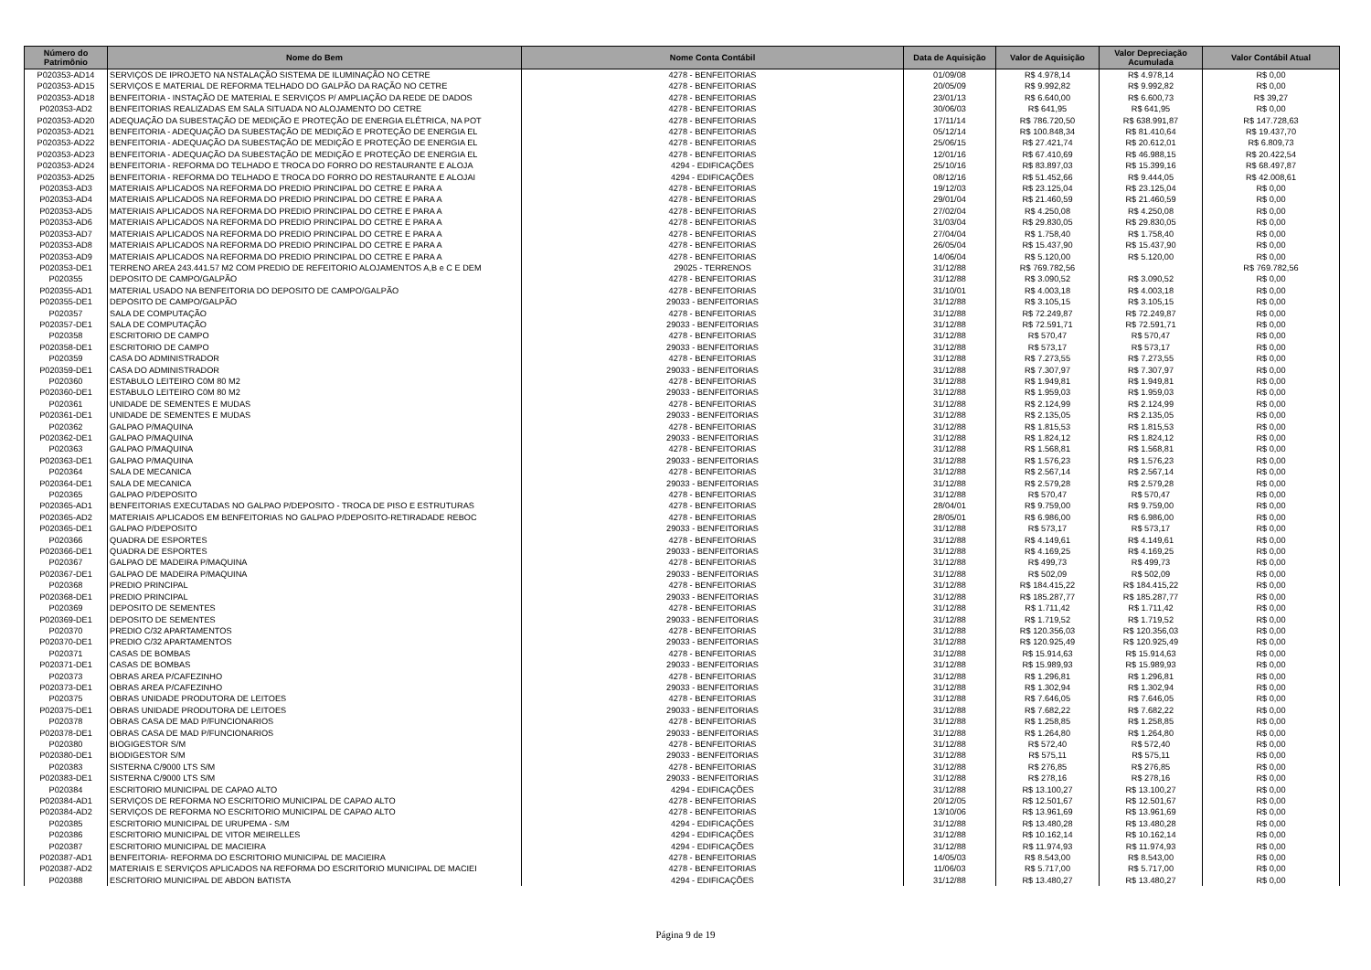| Número do Patrimônio | Nome do Bem | Nome Conta Contábil | Data de Aquisição | Valor de Aquisição | Valor Depreciação Acumulada | Valor Contábil Atual |
| --- | --- | --- | --- | --- | --- | --- |
| P020353-AD14 | SERVIÇOS DE IPROJETO NA NSTALAÇÃO SISTEMA DE ILUMINAÇÃO NO CETRE | 4278 - BENFEITORIAS | 01/09/08 | R$ 4.978,14 | R$ 4.978,14 | R$ 0,00 |
| P020353-AD15 | SERVIÇOS E MATERIAL DE REFORMA TELHADO DO GALPÃO DA RAÇÃO NO CETRE | 4278 - BENFEITORIAS | 20/05/09 | R$ 9.992,82 | R$ 9.992,82 | R$ 0,00 |
| P020353-AD18 | BENFEITORIA - INSTAÇÃO DE MATERIAL E SERVIÇOS P/ AMPLIAÇÃO DA REDE DE DADOS | 4278 - BENFEITORIAS | 23/01/13 | R$ 6.640,00 | R$ 6.600,73 | R$ 39,27 |
| P020353-AD2 | BENFEITORIAS REALIZADAS EM SALA SITUADA NO ALOJAMENTO DO CETRE | 4278 - BENFEITORIAS | 30/06/03 | R$ 641,95 | R$ 641,95 | R$ 0,00 |
| P020353-AD20 | ADEQUAÇÃO DA SUBESTAÇÃO DE MEDIÇÃO E PROTEÇÃO DE ENERGIA ELÉTRICA, NA POT | 4278 - BENFEITORIAS | 17/11/14 | R$ 786.720,50 | R$ 638.991,87 | R$ 147.728,63 |
| P020353-AD21 | BENFEITORIA - ADEQUAÇÃO DA SUBESTAÇÃO DE MEDIÇÃO E PROTEÇÃO DE ENERGIA EL | 4278 - BENFEITORIAS | 05/12/14 | R$ 100.848,34 | R$ 81.410,64 | R$ 19.437,70 |
| P020353-AD22 | BENFEITORIA - ADEQUAÇÃO DA SUBESTAÇÃO DE MEDIÇÃO E PROTEÇÃO DE ENERGIA EL | 4278 - BENFEITORIAS | 25/06/15 | R$ 27.421,74 | R$ 20.612,01 | R$ 6.809,73 |
| P020353-AD23 | BENFEITORIA - ADEQUAÇÃO DA SUBESTAÇÃO DE MEDIÇÃO E PROTEÇÃO DE ENERGIA EL | 4278 - BENFEITORIAS | 12/01/16 | R$ 67.410,69 | R$ 46.988,15 | R$ 20.422,54 |
| P020353-AD24 | BENFEITORIA - REFORMA DO TELHADO E TROCA DO FORRO DO RESTAURANTE E ALOJA | 4294 - EDIFICAÇÕES | 25/10/16 | R$ 83.897,03 | R$ 15.399,16 | R$ 68.497,87 |
| P020353-AD25 | BENFEITORIA - REFORMA DO TELHADO E TROCA DO FORRO DO RESTAURANTE E ALOJAI | 4294 - EDIFICAÇÕES | 08/12/16 | R$ 51.452,66 | R$ 9.444,05 | R$ 42.008,61 |
| P020353-AD3 | MATERIAIS APLICADOS NA REFORMA DO PREDIO PRINCIPAL DO CETRE E PARA A | 4278 - BENFEITORIAS | 19/12/03 | R$ 23.125,04 | R$ 23.125,04 | R$ 0,00 |
| P020353-AD4 | MATERIAIS APLICADOS NA REFORMA DO PREDIO PRINCIPAL DO CETRE E PARA A | 4278 - BENFEITORIAS | 29/01/04 | R$ 21.460,59 | R$ 21.460,59 | R$ 0,00 |
| P020353-AD5 | MATERIAIS APLICADOS NA REFORMA DO PREDIO PRINCIPAL DO CETRE E PARA A | 4278 - BENFEITORIAS | 27/02/04 | R$ 4.250,08 | R$ 4.250,08 | R$ 0,00 |
| P020353-AD6 | MATERIAIS APLICADOS NA REFORMA DO PREDIO PRINCIPAL DO CETRE E PARA A | 4278 - BENFEITORIAS | 31/03/04 | R$ 29.830,05 | R$ 29.830,05 | R$ 0,00 |
| P020353-AD7 | MATERIAIS APLICADOS NA REFORMA DO PREDIO PRINCIPAL DO CETRE E PARA A | 4278 - BENFEITORIAS | 27/04/04 | R$ 1.758,40 | R$ 1.758,40 | R$ 0,00 |
| P020353-AD8 | MATERIAIS APLICADOS NA REFORMA DO PREDIO PRINCIPAL DO CETRE E PARA A | 4278 - BENFEITORIAS | 26/05/04 | R$ 15.437,90 | R$ 15.437,90 | R$ 0,00 |
| P020353-AD9 | MATERIAIS APLICADOS NA REFORMA DO PREDIO PRINCIPAL DO CETRE E PARA A | 4278 - BENFEITORIAS | 14/06/04 | R$ 5.120,00 | R$ 5.120,00 | R$ 0,00 |
| P020353-DE1 | TERRENO AREA 243.441.57 M2 COM PREDIO DE REFEITORIO ALOJAMENTOS A,B e C E DEM | 29025 - TERRENOS | 31/12/88 | R$ 769.782,56 | | R$ 769.782,56 |
| P020355 | DEPOSITO DE CAMPO/GALPÃO | 4278 - BENFEITORIAS | 31/12/88 | R$ 3.090,52 | R$ 3.090,52 | R$ 0,00 |
| P020355-AD1 | MATERIAL USADO NA BENFEITORIA DO DEPOSITO DE CAMPO/GALPÃO | 4278 - BENFEITORIAS | 31/10/01 | R$ 4.003,18 | R$ 4.003,18 | R$ 0,00 |
| P020355-DE1 | DEPOSITO DE CAMPO/GALPÃO | 29033 - BENFEITORIAS | 31/12/88 | R$ 3.105,15 | R$ 3.105,15 | R$ 0,00 |
| P020357 | SALA DE COMPUTAÇÃO | 4278 - BENFEITORIAS | 31/12/88 | R$ 72.249,87 | R$ 72.249,87 | R$ 0,00 |
| P020357-DE1 | SALA DE COMPUTAÇÃO | 29033 - BENFEITORIAS | 31/12/88 | R$ 72.591,71 | R$ 72.591,71 | R$ 0,00 |
| P020358 | ESCRITORIO DE CAMPO | 4278 - BENFEITORIAS | 31/12/88 | R$ 570,47 | R$ 570,47 | R$ 0,00 |
| P020358-DE1 | ESCRITORIO DE CAMPO | 29033 - BENFEITORIAS | 31/12/88 | R$ 573,17 | R$ 573,17 | R$ 0,00 |
| P020359 | CASA DO ADMINISTRADOR | 4278 - BENFEITORIAS | 31/12/88 | R$ 7.273,55 | R$ 7.273,55 | R$ 0,00 |
| P020359-DE1 | CASA DO ADMINISTRADOR | 29033 - BENFEITORIAS | 31/12/88 | R$ 7.307,97 | R$ 7.307,97 | R$ 0,00 |
| P020360 | ESTABULO LEITEIRO C0M 80 M2 | 4278 - BENFEITORIAS | 31/12/88 | R$ 1.949,81 | R$ 1.949,81 | R$ 0,00 |
| P020360-DE1 | ESTABULO LEITEIRO C0M 80 M2 | 29033 - BENFEITORIAS | 31/12/88 | R$ 1.959,03 | R$ 1.959,03 | R$ 0,00 |
| P020361 | UNIDADE DE SEMENTES E MUDAS | 4278 - BENFEITORIAS | 31/12/88 | R$ 2.124,99 | R$ 2.124,99 | R$ 0,00 |
| P020361-DE1 | UNIDADE DE SEMENTES E MUDAS | 29033 - BENFEITORIAS | 31/12/88 | R$ 2.135,05 | R$ 2.135,05 | R$ 0,00 |
| P020362 | GALPAO P/MAQUINA | 4278 - BENFEITORIAS | 31/12/88 | R$ 1.815,53 | R$ 1.815,53 | R$ 0,00 |
| P020362-DE1 | GALPAO P/MAQUINA | 29033 - BENFEITORIAS | 31/12/88 | R$ 1.824,12 | R$ 1.824,12 | R$ 0,00 |
| P020363 | GALPAO P/MAQUINA | 4278 - BENFEITORIAS | 31/12/88 | R$ 1.568,81 | R$ 1.568,81 | R$ 0,00 |
| P020363-DE1 | GALPAO P/MAQUINA | 29033 - BENFEITORIAS | 31/12/88 | R$ 1.576,23 | R$ 1.576,23 | R$ 0,00 |
| P020364 | SALA DE MECANICA | 4278 - BENFEITORIAS | 31/12/88 | R$ 2.567,14 | R$ 2.567,14 | R$ 0,00 |
| P020364-DE1 | SALA DE MECANICA | 29033 - BENFEITORIAS | 31/12/88 | R$ 2.579,28 | R$ 2.579,28 | R$ 0,00 |
| P020365 | GALPAO P/DEPOSITO | 4278 - BENFEITORIAS | 31/12/88 | R$ 570,47 | R$ 570,47 | R$ 0,00 |
| P020365-AD1 | BENFEITORIAS EXECUTADAS NO GALPAO P/DEPOSITO - TROCA DE PISO E ESTRUTURAS | 4278 - BENFEITORIAS | 28/04/01 | R$ 9.759,00 | R$ 9.759,00 | R$ 0,00 |
| P020365-AD2 | MATERIAIS APLICADOS EM BENFEITORIAS NO GALPAO P/DEPOSITO-RETIRADADE REBOC | 4278 - BENFEITORIAS | 28/05/01 | R$ 6.986,00 | R$ 6.986,00 | R$ 0,00 |
| P020365-DE1 | GALPAO P/DEPOSITO | 29033 - BENFEITORIAS | 31/12/88 | R$ 573,17 | R$ 573,17 | R$ 0,00 |
| P020366 | QUADRA DE ESPORTES | 4278 - BENFEITORIAS | 31/12/88 | R$ 4.149,61 | R$ 4.149,61 | R$ 0,00 |
| P020366-DE1 | QUADRA DE ESPORTES | 29033 - BENFEITORIAS | 31/12/88 | R$ 4.169,25 | R$ 4.169,25 | R$ 0,00 |
| P020367 | GALPAO DE MADEIRA P/MAQUINA | 4278 - BENFEITORIAS | 31/12/88 | R$ 499,73 | R$ 499,73 | R$ 0,00 |
| P020367-DE1 | GALPAO DE MADEIRA P/MAQUINA | 29033 - BENFEITORIAS | 31/12/88 | R$ 502,09 | R$ 502,09 | R$ 0,00 |
| P020368 | PREDIO PRINCIPAL | 4278 - BENFEITORIAS | 31/12/88 | R$ 184.415,22 | R$ 184.415,22 | R$ 0,00 |
| P020368-DE1 | PREDIO PRINCIPAL | 29033 - BENFEITORIAS | 31/12/88 | R$ 185.287,77 | R$ 185.287,77 | R$ 0,00 |
| P020369 | DEPOSITO DE SEMENTES | 4278 - BENFEITORIAS | 31/12/88 | R$ 1.711,42 | R$ 1.711,42 | R$ 0,00 |
| P020369-DE1 | DEPOSITO DE SEMENTES | 29033 - BENFEITORIAS | 31/12/88 | R$ 1.719,52 | R$ 1.719,52 | R$ 0,00 |
| P020370 | PREDIO C/32 APARTAMENTOS | 4278 - BENFEITORIAS | 31/12/88 | R$ 120.356,03 | R$ 120.356,03 | R$ 0,00 |
| P020370-DE1 | PREDIO C/32 APARTAMENTOS | 29033 - BENFEITORIAS | 31/12/88 | R$ 120.925,49 | R$ 120.925,49 | R$ 0,00 |
| P020371 | CASAS DE BOMBAS | 4278 - BENFEITORIAS | 31/12/88 | R$ 15.914,63 | R$ 15.914,63 | R$ 0,00 |
| P020371-DE1 | CASAS DE BOMBAS | 29033 - BENFEITORIAS | 31/12/88 | R$ 15.989,93 | R$ 15.989,93 | R$ 0,00 |
| P020373 | OBRAS AREA P/CAFEZINHO | 4278 - BENFEITORIAS | 31/12/88 | R$ 1.296,81 | R$ 1.296,81 | R$ 0,00 |
| P020373-DE1 | OBRAS AREA P/CAFEZINHO | 29033 - BENFEITORIAS | 31/12/88 | R$ 1.302,94 | R$ 1.302,94 | R$ 0,00 |
| P020375 | OBRAS UNIDADE PRODUTORA DE LEITOES | 4278 - BENFEITORIAS | 31/12/88 | R$ 7.646,05 | R$ 7.646,05 | R$ 0,00 |
| P020375-DE1 | OBRAS UNIDADE PRODUTORA DE LEITOES | 29033 - BENFEITORIAS | 31/12/88 | R$ 7.682,22 | R$ 7.682,22 | R$ 0,00 |
| P020378 | OBRAS CASA DE MAD P/FUNCIONARIOS | 4278 - BENFEITORIAS | 31/12/88 | R$ 1.258,85 | R$ 1.258,85 | R$ 0,00 |
| P020378-DE1 | OBRAS CASA DE MAD P/FUNCIONARIOS | 29033 - BENFEITORIAS | 31/12/88 | R$ 1.264,80 | R$ 1.264,80 | R$ 0,00 |
| P020380 | BIOGIGESTOR S/M | 4278 - BENFEITORIAS | 31/12/88 | R$ 572,40 | R$ 572,40 | R$ 0,00 |
| P020380-DE1 | BIODIGESTOR S/M | 29033 - BENFEITORIAS | 31/12/88 | R$ 575,11 | R$ 575,11 | R$ 0,00 |
| P020383 | SISTERNA C/9000 LTS S/M | 4278 - BENFEITORIAS | 31/12/88 | R$ 276,85 | R$ 276,85 | R$ 0,00 |
| P020383-DE1 | SISTERNA C/9000 LTS S/M | 29033 - BENFEITORIAS | 31/12/88 | R$ 278,16 | R$ 278,16 | R$ 0,00 |
| P020384 | ESCRITORIO MUNICIPAL DE CAPAO ALTO | 4294 - EDIFICAÇÕES | 31/12/88 | R$ 13.100,27 | R$ 13.100,27 | R$ 0,00 |
| P020384-AD1 | SERVIÇOS DE REFORMA NO ESCRITORIO MUNICIPAL DE CAPAO ALTO | 4278 - BENFEITORIAS | 20/12/05 | R$ 12.501,67 | R$ 12.501,67 | R$ 0,00 |
| P020384-AD2 | SERVIÇOS DE REFORMA NO ESCRITORIO MUNICIPAL DE CAPAO ALTO | 4278 - BENFEITORIAS | 13/10/06 | R$ 13.961,69 | R$ 13.961,69 | R$ 0,00 |
| P020385 | ESCRITORIO MUNICIPAL DE URUPEMA - S/M | 4294 - EDIFICAÇÕES | 31/12/88 | R$ 13.480,28 | R$ 13.480,28 | R$ 0,00 |
| P020386 | ESCRITORIO MUNICIPAL DE VITOR MEIRELLES | 4294 - EDIFICAÇÕES | 31/12/88 | R$ 10.162,14 | R$ 10.162,14 | R$ 0,00 |
| P020387 | ESCRITORIO MUNICIPAL DE MACIEIRA | 4294 - EDIFICAÇÕES | 31/12/88 | R$ 11.974,93 | R$ 11.974,93 | R$ 0,00 |
| P020387-AD1 | BENFEITORIA- REFORMA DO ESCRITORIO MUNICIPAL DE MACIEIRA | 4278 - BENFEITORIAS | 14/05/03 | R$ 8.543,00 | R$ 8.543,00 | R$ 0,00 |
| P020387-AD2 | MATERIAIS E SERVIÇOS APLICADOS NA REFORMA DO ESCRITORIO MUNICIPAL DE MACIEI | 4278 - BENFEITORIAS | 11/06/03 | R$ 5.717,00 | R$ 5.717,00 | R$ 0,00 |
| P020388 | ESCRITORIO MUNICIPAL DE ABDON BATISTA | 4294 - EDIFICAÇÕES | 31/12/88 | R$ 13.480,27 | R$ 13.480,27 | R$ 0,00 |
Página 9 de 19